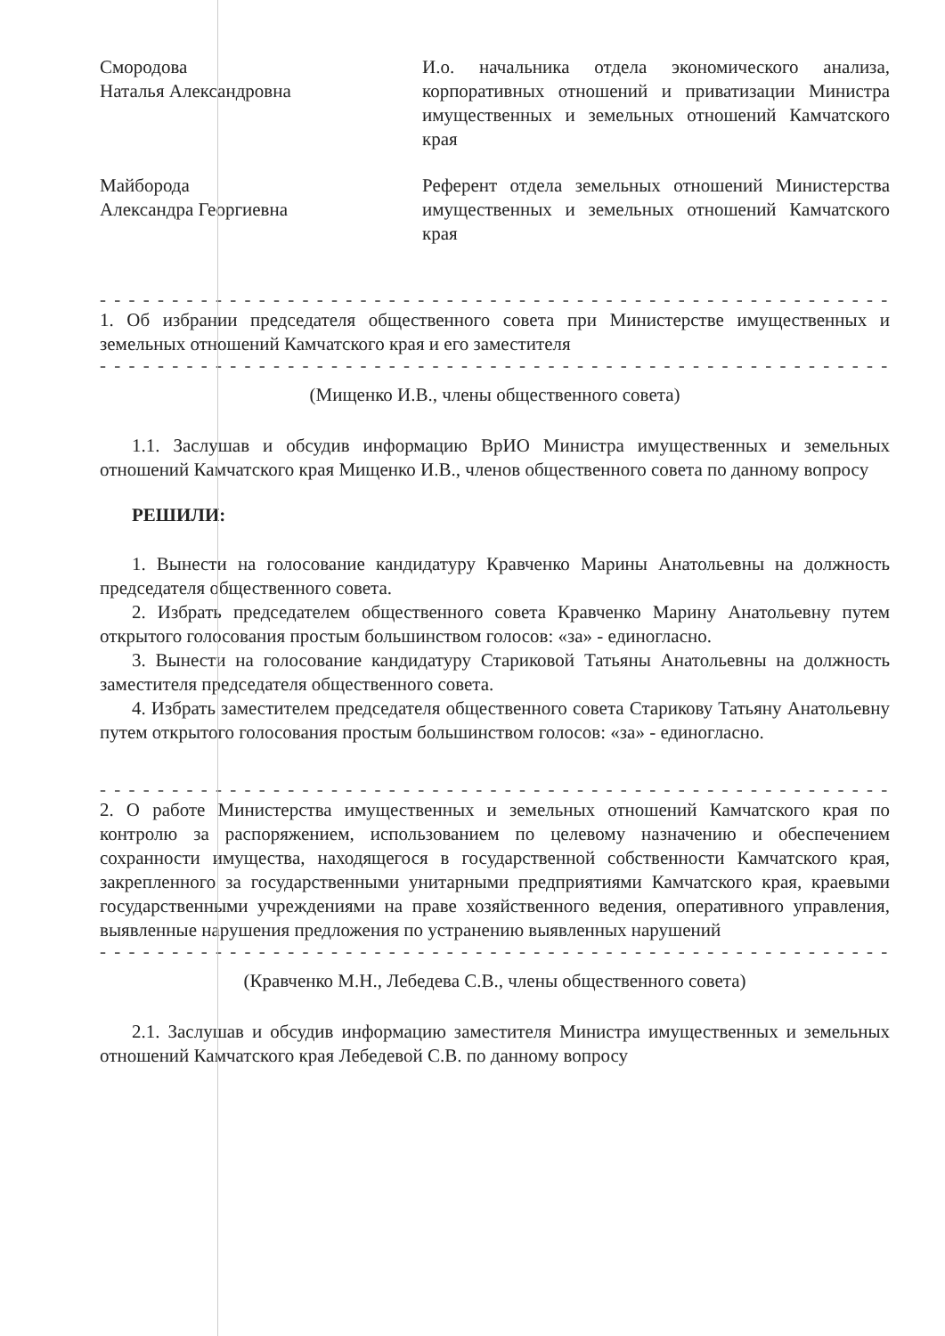Смородова
Наталья Александровна
И.о. начальника отдела экономического анализа, корпоративных отношений и приватизации Министра имущественных и земельных отношений Камчатского края
Майборода
Александра Георгиевна
Референт отдела земельных отношений Министерства имущественных и земельных отношений Камчатского края
- - - - - - - - - - - - - - - - - - - - - - - - - - - - - - - - - - - - - - - - - - - - - - - - - - - - - - - - - - - - - - - -
1. Об избрании председателя общественного совета при Министерстве имущественных и земельных отношений Камчатского края и его заместителя
- - - - - - - - - - - - - - - - - - - - - - - - - - - - - - - - - - - - - - - - - - - - - - - - - - - - - - - - - - - - - - - -
(Мищенко И.В., члены общественного совета)
1.1. Заслушав и обсудив информацию ВрИО Министра имущественных и земельных отношений Камчатского края Мищенко И.В., членов общественного совета по данному вопросу
РЕШИЛИ:
1. Вынести на голосование кандидатуру Кравченко Марины Анатольевны на должность председателя общественного совета.
2. Избрать председателем общественного совета Кравченко Марину Анатольевну путем открытого голосования простым большинством голосов: «за» - единогласно.
3. Вынести на голосование кандидатуру Стариковой Татьяны Анатольевны на должность заместителя председателя общественного совета.
4. Избрать заместителем председателя общественного совета Старикову Татьяну Анатольевну путем открытого голосования простым большинством голосов: «за» - единогласно.
- - - - - - - - - - - - - - - - - - - - - - - - - - - - - - - - - - - - - - - - - - - - - - - - - - - - - - - - - - - - - - - -
2. О работе Министерства имущественных и земельных отношений Камчатского края по контролю за распоряжением, использованием по целевому назначению и обеспечением сохранности имущества, находящегося в государственной собственности Камчатского края, закрепленного за государственными унитарными предприятиями Камчатского края, краевыми государственными учреждениями на праве хозяйственного ведения, оперативного управления, выявленные нарушения предложения по устранению выявленных нарушений
- - - - - - - - - - - - - - - - - - - - - - - - - - - - - - - - - - - - - - - - - - - - - - - - - - - - - - - - - - - - - - - -
(Кравченко М.Н., Лебедева С.В., члены общественного совета)
2.1. Заслушав и обсудив информацию заместителя Министра имущественных и земельных отношений Камчатского края Лебедевой С.В. по данному вопросу